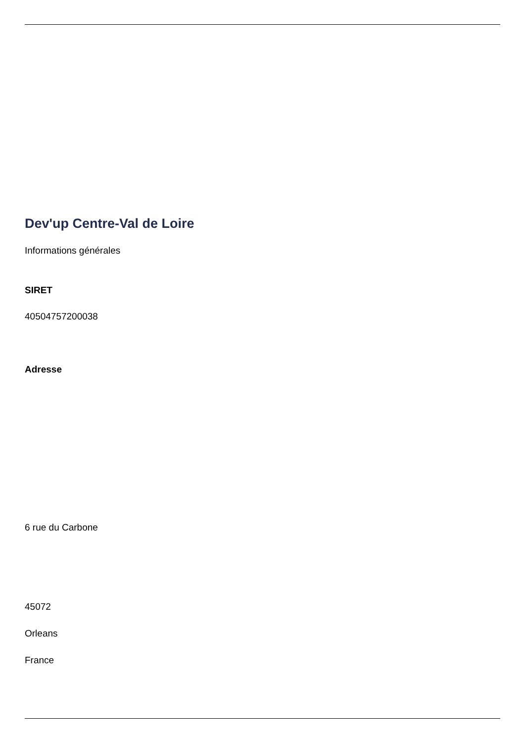Dev'up Centre-Val de Loire
Informations générales
SIRET
40504757200038
Adresse
6 rue du Carbone
45072
Orleans
France